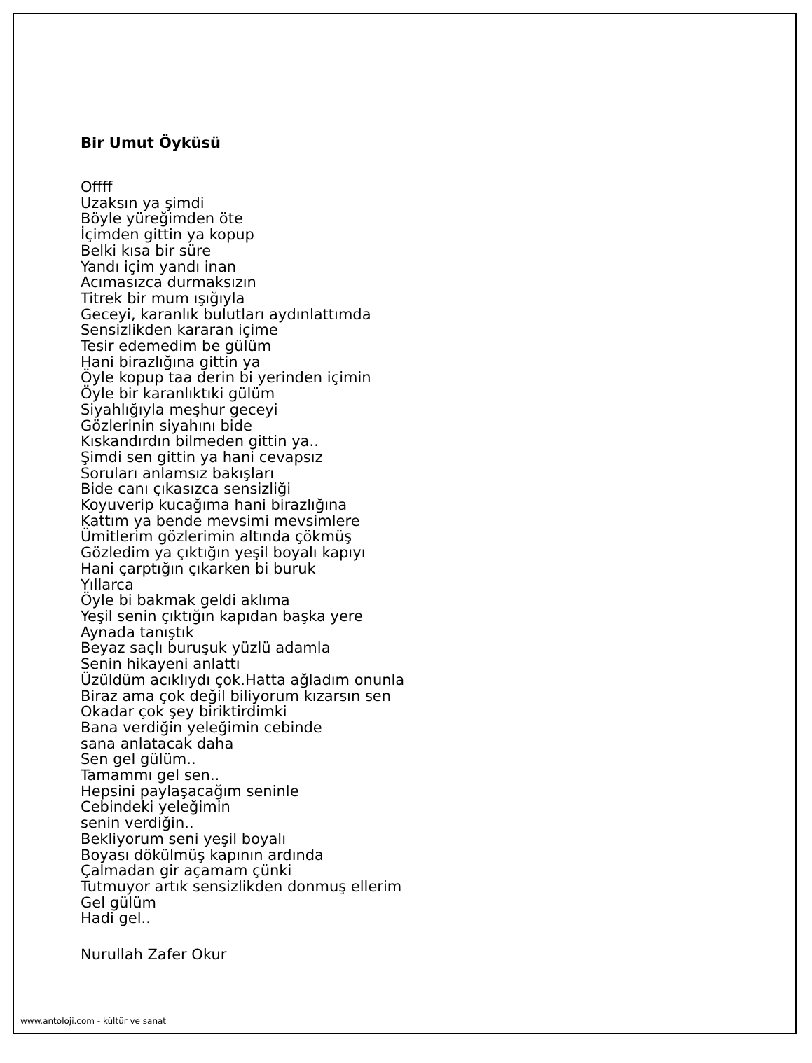Bir Umut Öyküsü
Offff
Uzaksın ya şimdi
Böyle yüreğimden öte
İçimden gittin ya kopup
Belki kısa bir süre
Yandı içim yandı inan
Acımasızca durmaksızın
Titrek bir mum ışığıyla
Geceyi, karanlık bulutları aydınlattımda
Sensizlikden kararan içime
Tesir edemedim be gülüm
Hani birazlığına gittin ya
Öyle kopup taa derin bi yerinden içimin
Öyle bir karanlıktıki gülüm
Siyahlığıyla meşhur geceyi
Gözlerinin siyahını bide
Kıskandırdın bilmeden gittin ya..
Şimdi sen gittin ya hani cevapsız
Soruları anlamsız bakışları
Bide canı çıkasızca sensizliği
Koyuverip kucağıma hani birazlığına
Kattım ya bende mevsimi mevsimlere
Ümitlerim gözlerimin altında çökmüş
Gözledim ya çıktığın yeşil boyalı kapıyı
Hani çarptığın çıkarken bi buruk
Yıllarca
Öyle bi bakmak geldi aklıma
Yeşil senin çıktığın kapıdan başka yere
Aynada tanıştık
Beyaz saçlı buruşuk yüzlü adamla
Senin hikayeni anlattı
Üzüldüm acıklıydı çok.Hatta ağladım onunla
Biraz ama çok değil biliyorum kızarsın sen
Okadar çok şey biriktirdimki
Bana verdiğin yeleğimin cebinde
sana anlatacak daha
Sen gel gülüm..
Tamammı gel sen..
Hepsini paylaşacağım seninle
Cebindeki yeleğimin
senin verdiğin..
Bekliyorum seni yeşil boyalı
Boyası dökülmüş kapının ardında
Çalmadan gir açamam çünki
Tutmuyor artık sensizlikden donmuş ellerim
Gel gülüm
Hadi gel..
Nurullah Zafer Okur
www.antoloji.com - kültür ve sanat